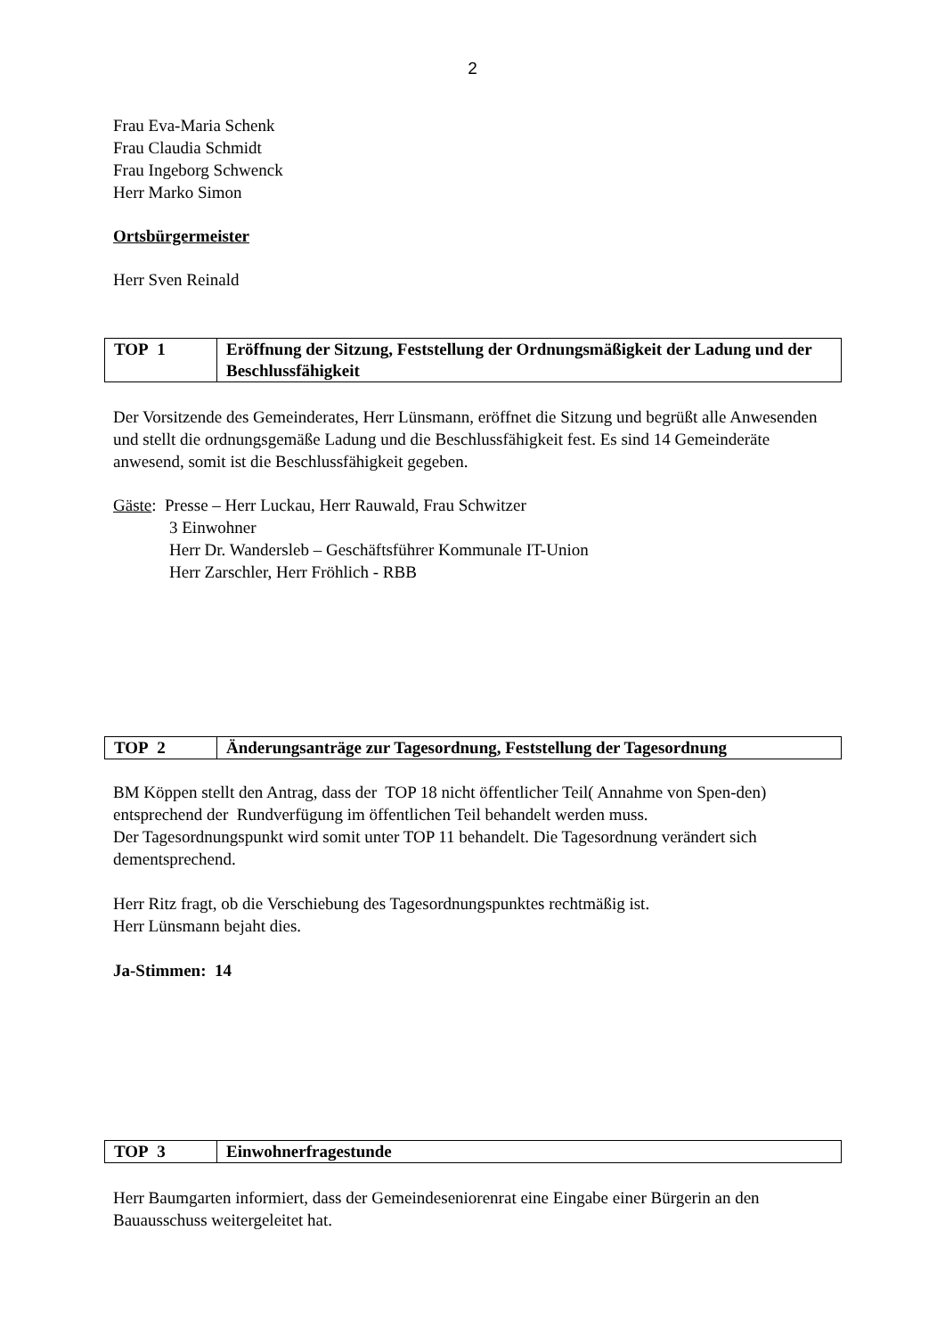2
Frau Eva-Maria Schenk
Frau Claudia Schmidt
Frau Ingeborg Schwenck
Herr Marko Simon
Ortsbürgermeister
Herr Sven Reinald
| TOP 1 | Eröffnung der Sitzung, Feststellung der Ordnungsmäßigkeit der Ladung und der Beschlussfähigkeit |
Der Vorsitzende des Gemeinderates, Herr Lünsmann, eröffnet die Sitzung und begrüßt alle Anwesenden und stellt die ordnungsgemäße Ladung und die Beschlussfähigkeit fest. Es sind 14 Gemeinderäte anwesend, somit ist die Beschlussfähigkeit gegeben.
Gäste: Presse – Herr Luckau, Herr Rauwald, Frau Schwitzer
3 Einwohner
Herr Dr. Wandersleb – Geschäftsführer Kommunale IT-Union
Herr Zarschler, Herr Fröhlich - RBB
| TOP 2 | Änderungsanträge zur Tagesordnung, Feststellung der Tagesordnung |
BM Köppen stellt den Antrag, dass der TOP 18 nicht öffentlicher Teil( Annahme von Spen-den) entsprechend der Rundverfügung im öffentlichen Teil behandelt werden muss.
Der Tagesordnungspunkt wird somit unter TOP 11 behandelt. Die Tagesordnung verändert sich dementsprechend.
Herr Ritz fragt, ob die Verschiebung des Tagesordnungspunktes rechtmäßig ist.
Herr Lünsmann bejaht dies.
Ja-Stimmen: 14
| TOP 3 | Einwohnerfragestunde |
Herr Baumgarten informiert, dass der Gemeindeseniorenrat eine Eingabe einer Bürgerin an den Bauausschuss weitergeleitet hat.